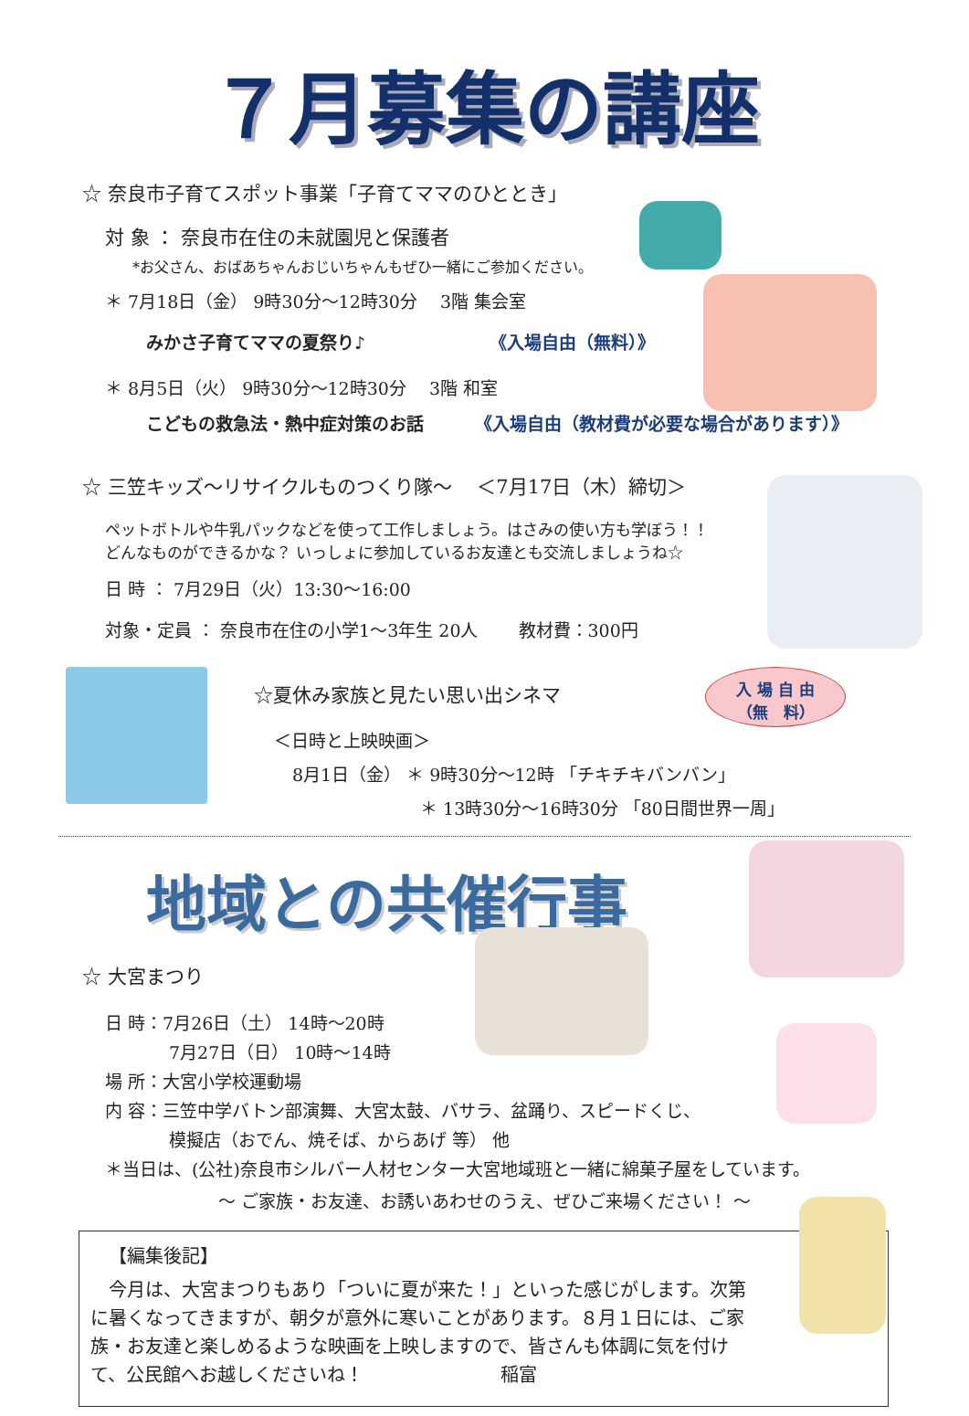入 場 自 由
（無　料）
７月募集の講座
☆ 奈良市子育てスポット事業「子育てママのひととき」
対 象 ： 奈良市在住の未就園児と保護者
*お父さん、おばあちゃんおじいちゃんもぜひ一緒にご参加ください。
＊ 7月18日（金） 9時30分～12時30分　 3階 集会室
みかさ子育てママの夏祭り♪ 《入場自由（無料）》
＊ 8月5日（火） 9時30分～12時30分　 3階 和室
こどもの救急法・熱中症対策のお話 《入場自由（教材費が必要な場合があります）》
☆ 三笠キッズ～リサイクルものつくり隊～　 ＜7月17日（木）締切＞
ペットボトルや牛乳パックなどを使って工作しましょう。はさみの使い方も学ぼう！！
どんなものができるかな？ いっしょに参加しているお友達とも交流しましょうね☆
日 時 ： 7月29日（火）13:30～16:00
対象・定員 ： 奈良市在住の小学1～3年生 20人　　 教材費：300円
☆夏休み家族と見たい思い出シネマ
＜日時と上映映画＞
8月1日（金） ＊ 9時30分～12時 「チキチキバンバン」
＊ 13時30分～16時30分 「80日間世界一周」
地域との共催行事
☆ 大宮まつり
日 時：7月26日（土） 14時～20時
7月27日（日） 10時～14時
場 所：大宮小学校運動場
内 容：三笠中学バトン部演舞、大宮太鼓、バサラ、盆踊り、スピードくじ、
模擬店（おでん、焼そば、からあげ 等） 他
＊当日は、(公社)奈良市シルバー人材センター大宮地域班と一緒に綿菓子屋をしています。
～ ご家族・お友達、お誘いあわせのうえ、ぜひご来場ください！ ～
【編集後記】
　今月は、大宮まつりもあり「ついに夏が来た！」といった感じがします。次第に暑くなってきますが、朝夕が意外に寒いことがあります。８月１日には、ご家族・お友達と楽しめるような映画を上映しますので、皆さんも体調に気を付けて、公民館へお越しくださいね！ 稲富